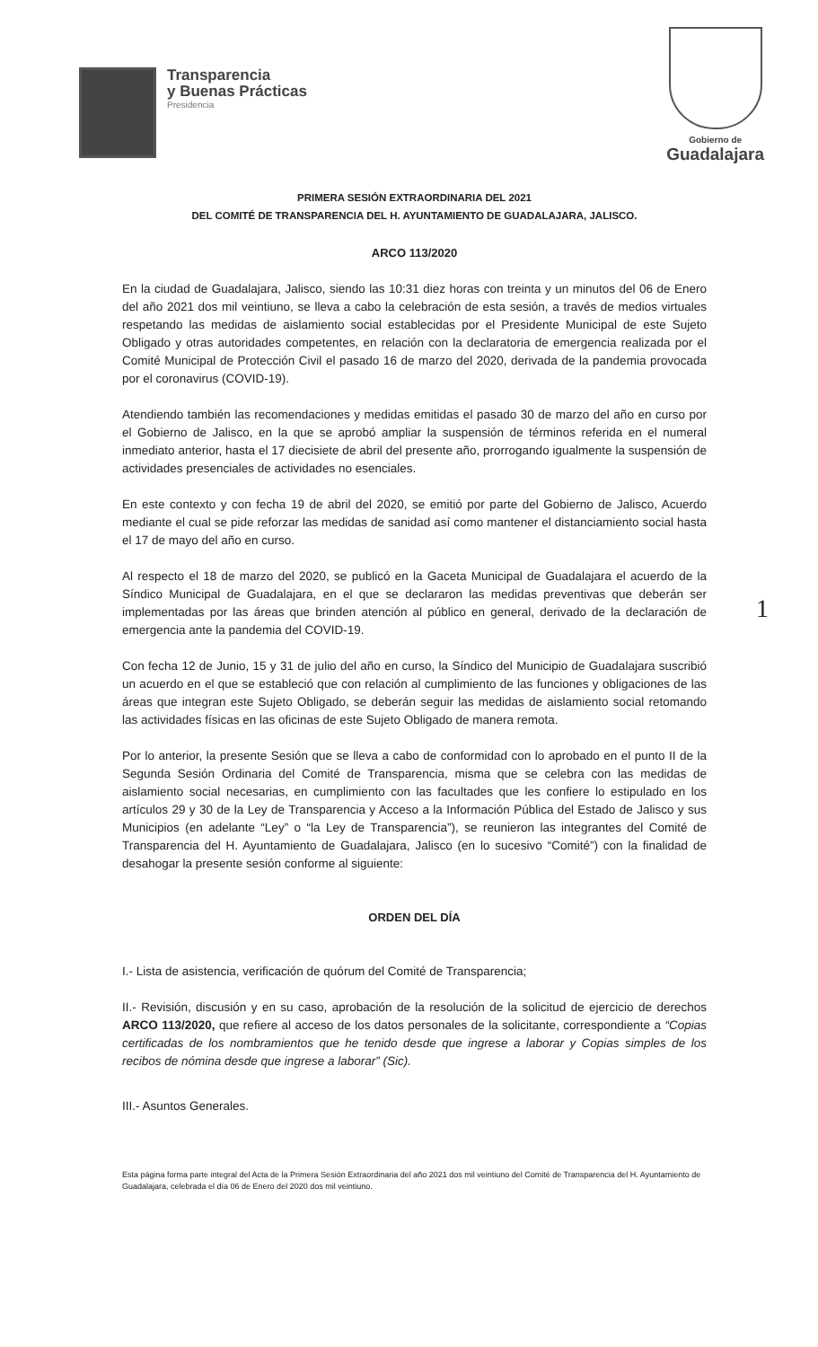Transparencia
y Buenas Prácticas
Presidencia
Gobierno de
Guadalajara
PRIMERA SESIÓN EXTRAORDINARIA DEL 2021
DEL COMITÉ DE TRANSPARENCIA DEL H. AYUNTAMIENTO DE GUADALAJARA, JALISCO.
ARCO 113/2020
En la ciudad de Guadalajara, Jalisco, siendo las 10:31 diez horas con treinta y un minutos del 06 de Enero del año 2021 dos mil veintiuno, se lleva a cabo la celebración de esta sesión, a través de medios virtuales respetando las medidas de aislamiento social establecidas por el Presidente Municipal de este Sujeto Obligado y otras autoridades competentes, en relación con la declaratoria de emergencia realizada por el Comité Municipal de Protección Civil el pasado 16 de marzo del 2020, derivada de la pandemia provocada por el coronavirus (COVID-19).
Atendiendo también las recomendaciones y medidas emitidas el pasado 30 de marzo del año en curso por el Gobierno de Jalisco, en la que se aprobó ampliar la suspensión de términos referida en el numeral inmediato anterior, hasta el 17 diecisiete de abril del presente año, prorrogando igualmente la suspensión de actividades presenciales de actividades no esenciales.
En este contexto y con fecha 19 de abril del 2020, se emitió por parte del Gobierno de Jalisco, Acuerdo mediante el cual se pide reforzar las medidas de sanidad así como mantener el distanciamiento social hasta el 17 de mayo del año en curso.
Al respecto el 18 de marzo del 2020, se publicó en la Gaceta Municipal de Guadalajara el acuerdo de la Síndico Municipal de Guadalajara, en el que se declararon las medidas preventivas que deberán ser implementadas por las áreas que brinden atención al público en general, derivado de la declaración de emergencia ante la pandemia del COVID-19.
Con fecha 12 de Junio, 15 y 31 de julio del año en curso, la Síndico del Municipio de Guadalajara suscribió un acuerdo en el que se estableció que con relación al cumplimiento de las funciones y obligaciones de las áreas que integran este Sujeto Obligado, se deberán seguir las medidas de aislamiento social retomando las actividades físicas en las oficinas de este Sujeto Obligado de manera remota.
Por lo anterior, la presente Sesión que se lleva a cabo de conformidad con lo aprobado en el punto II de la Segunda Sesión Ordinaria del Comité de Transparencia, misma que se celebra con las medidas de aislamiento social necesarias, en cumplimiento con las facultades que les confiere lo estipulado en los artículos 29 y 30 de la Ley de Transparencia y Acceso a la Información Pública del Estado de Jalisco y sus Municipios (en adelante “Ley” o “la Ley de Transparencia”), se reunieron las integrantes del Comité de Transparencia del H. Ayuntamiento de Guadalajara, Jalisco (en lo sucesivo “Comité”) con la finalidad de desahogar la presente sesión conforme al siguiente:
ORDEN DEL DÍA
I.- Lista de asistencia, verificación de quórum del Comité de Transparencia;
II.- Revisión, discusión y en su caso, aprobación de la resolución de la solicitud de ejercicio de derechos ARCO 113/2020, que refiere al acceso de los datos personales de la solicitante, correspondiente a “Copias certificadas de los nombramientos que he tenido desde que ingrese a laborar y Copias simples de los recibos de nómina desde que ingrese a laborar” (Sic).
III.- Asuntos Generales.
Esta página forma parte integral del Acta de la Primera Sesión Extraordinaria del año 2021 dos mil veintiuno del Comité de Transparencia del H. Ayuntamiento de Guadalajara, celebrada el día 06 de Enero del 2020 dos mil veintiuno.
1